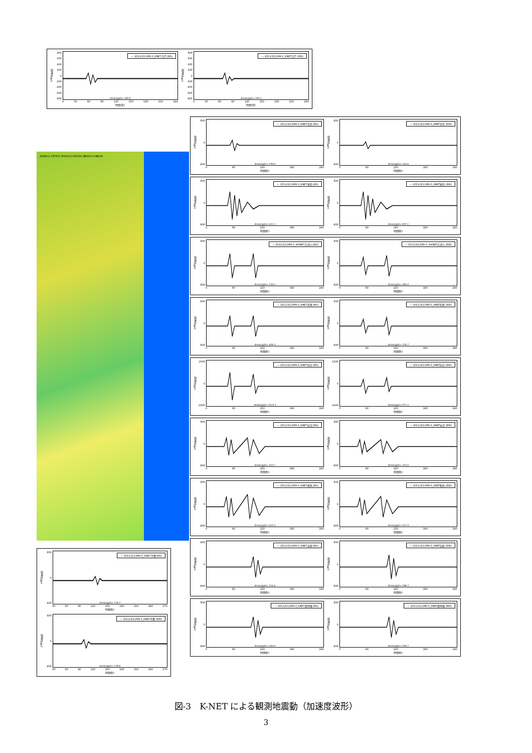加速度(gal)
800
600
400
200
0
-200
-400
-600
-800
— 2011/3/11M9.0_KNET八戸 (NS)
Amax(gal)= 185.0
0 30 60 90 120 150 180 210 240
時間(秒)
加速度(gal)
800
600
400
200
0
-200
-400
-600
-800
— 2011/3/11M9.0_KNET八戸 (EW)
Amax(gal)= 194.1
0 30 60 90 120 150 180 210 240
時間(秒)
AOM011 IWT001 MYG013 FKS005 IBR003 CHB009
加速度(gal)
800
0
-800
— 2011/3/11M9.0_KNET千葉 (NS)
Amax(gal)= 178.7
30 60 90 120 150 180 210 240 270
時間(秒)
加速度(gal)
800
0
-800
— 2011/3/11M9.0_KNET千葉 (EW)
Amax(gal)= 139.8
30 60 90 120 150 180 210 240 270
時間(秒)
加速度(gal)
800
0
-800
— 2011/3/11M9.0_KNET宮古 (NS)
Amax(gal)= 199.0
0 60 120 180 240
時間(秒)
加速度(gal)
800
0
-800
— 2011/3/11M9.0_KNET宮古 (EW)
Amax(gal)= 163.6
0 60 120 180 240
時間(秒)
加速度(gal)
800
0
-800
— 2011/3/11M9.0_KNET釜石 (NS)
Amax(gal)= 631.5
0 60 120 180 240
時間(秒)
加速度(gal)
800
0
-800
— 2011/3/11M9.0_KNET釜石 (EW)
Amax(gal)= 697.1
0 60 120 180 240
時間(秒)
加速度(gal)
800
0
-800
— 2011/3/11M9.0_KiKNET志津川 (NS)
Amax(gal)= 526.5
0 60 120 180 240
時間(秒)
加速度(gal)
800
0
-800
— 2011/3/11M9.0_KiKNET志津川 (EW)
Amax(gal)= 460.0
0 60 120 180 240
時間(秒)
加速度(gal)
800
0
-800
— 2011/3/11M9.0_KNET石巻 (NS)
Amax(gal)= 458.3
0 60 120 180 240
時間(秒)
加速度(gal)
800
0
-800
— 2011/3/11M9.0_KNET石巻 (EW)
Amax(gal)= 376.7
0 60 120 180 240
時間(秒)
加速度(gal)
1600
0
-1600
— 2011/3/11M9.0_KNET仙台 (NS)
Amax(gal)= 1515.3
0 60 120 180 240
時間(秒)
加速度(gal)
1600
0
-1600
— 2011/3/11M9.0_KNET仙台 (EW)
Amax(gal)= 977.2
0 60 120 180 240
時間(秒)
加速度(gal)
800
0
-800
— 2011/3/11M9.0_KNET岩沼 (NS)
Amax(gal)= 410.7
0 60 120 180 240
時間(秒)
加速度(gal)
800
0
-800
— 2011/3/11M9.0_KNET岩沼 (EW)
Amax(gal)= 353.0
0 60 120 180 240
時間(秒)
加速度(gal)
800
0
-800
— 2011/3/11M9.0_KNET相馬 (NS)
Amax(gal)= 619.3
0 60 120 180 240
時間(秒)
加速度(gal)
800
0
-800
— 2011/3/11M9.0_KNET相馬 (EW)
Amax(gal)= 552.9
0 60 120 180 240
時間(秒)
加速度(gal)
800
0
-800
— 2011/3/11M9.0_KNET高萩 (NS)
Amax(gal)= 524.6
0 60 120 180 240
時間(秒)
加速度(gal)
800
0
-800
— 2011/3/11M9.0_KNET高萩 (EW)
Amax(gal)= 588.7
0 60 120 180 240
時間(秒)
加速度(gal)
800
0
-800
— 2011/3/11M9.0_KNET那珂湊 (NS)
Amax(gal)= 543.0
0 60 120 180 240
時間(秒)
加速度(gal)
800
0
-800
— 2011/3/11M9.0_KNET那珂湊 (EW)
Amax(gal)= 509.7
0 60 120 180 240
時間(秒)
図-3　K-NET による観測地震動（加速度波形）
3